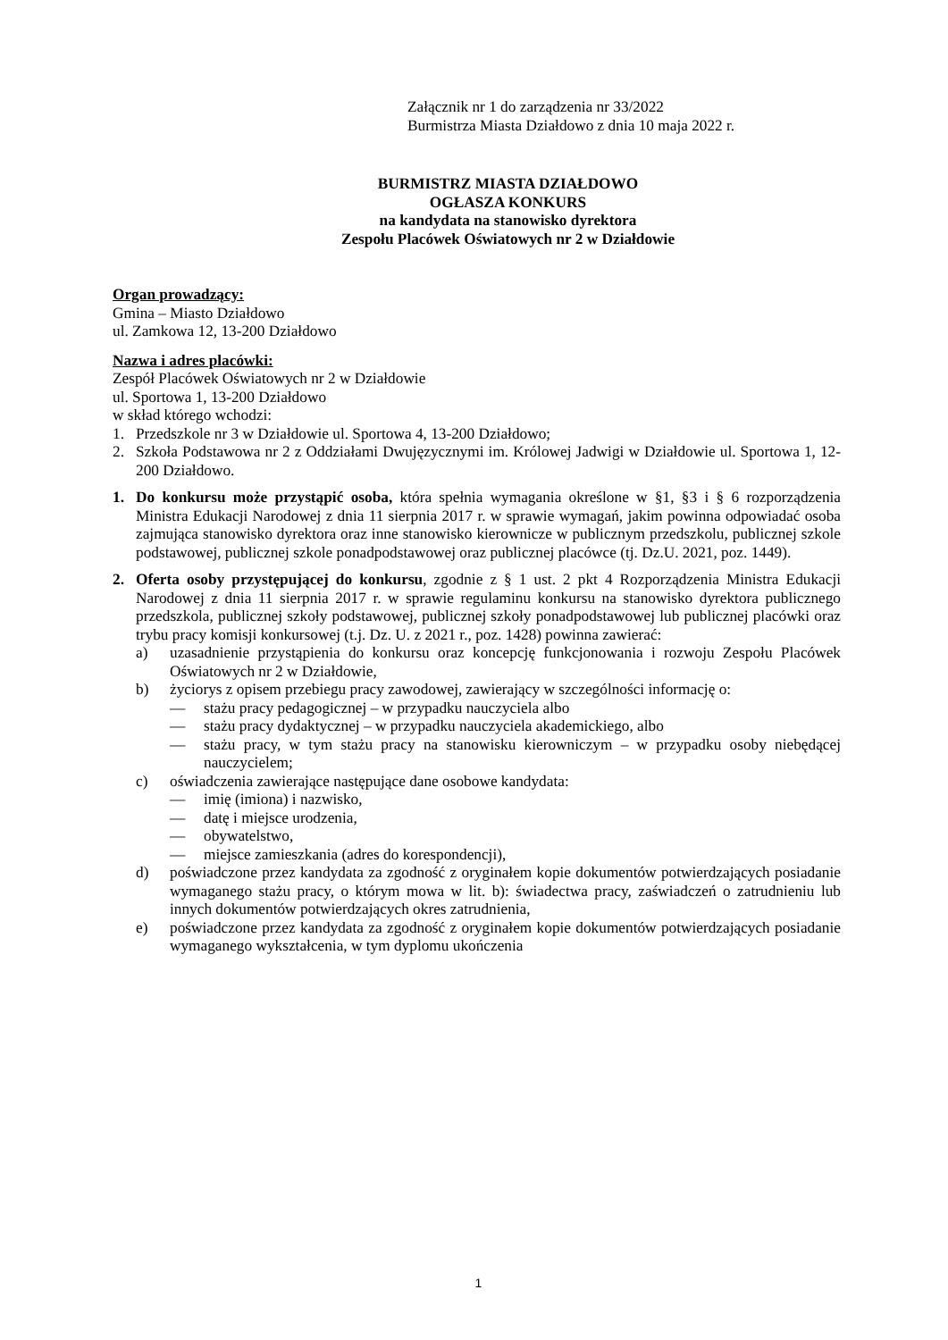Załącznik nr 1 do zarządzenia nr 33/2022
Burmistrza Miasta Działdowo z dnia 10 maja 2022 r.
BURMISTRZ MIASTA DZIAŁDOWO
OGŁASZA KONKURS
na kandydata na stanowisko dyrektora
Zespołu Placówek Oświatowych nr 2 w Działdowie
Organ prowadzący:
Gmina – Miasto Działdowo
ul. Zamkowa 12, 13-200 Działdowo
Nazwa i adres placówki:
Zespół Placówek Oświatowych nr 2 w Działdowie
ul. Sportowa 1, 13-200 Działdowo
w skład którego wchodzi:
1. Przedszkole nr 3 w Działdowie ul. Sportowa 4, 13-200 Działdowo;
2. Szkoła Podstawowa nr 2 z Oddziałami Dwujęzycznymi im. Królowej Jadwigi w Działdowie ul. Sportowa 1, 12-200 Działdowo.
1. Do konkursu może przystąpić osoba, która spełnia wymagania określone w §1, §3 i § 6 rozporządzenia Ministra Edukacji Narodowej z dnia 11 sierpnia 2017 r. w sprawie wymagań, jakim powinna odpowiadać osoba zajmująca stanowisko dyrektora oraz inne stanowisko kierownicze w publicznym przedszkolu, publicznej szkole podstawowej, publicznej szkole ponadpodstawowej oraz publicznej placówce (tj. Dz.U. 2021, poz. 1449).
2. Oferta osoby przystępującej do konkursu, zgodnie z § 1 ust. 2 pkt 4 Rozporządzenia Ministra Edukacji Narodowej z dnia 11 sierpnia 2017 r. w sprawie regulaminu konkursu na stanowisko dyrektora publicznego przedszkola, publicznej szkoły podstawowej, publicznej szkoły ponadpodstawowej lub publicznej placówki oraz trybu pracy komisji konkursowej (t.j. Dz. U. z 2021 r., poz. 1428) powinna zawierać:
a) uzasadnienie przystąpienia do konkursu oraz koncepcję funkcjonowania i rozwoju Zespołu Placówek Oświatowych nr 2 w Działdowie,
b) życiorys z opisem przebiegu pracy zawodowej, zawierający w szczególności informację o:
— stażu pracy pedagogicznej – w przypadku nauczyciela albo
— stażu pracy dydaktycznej – w przypadku nauczyciela akademickiego, albo
— stażu pracy, w tym stażu pracy na stanowisku kierowniczym – w przypadku osoby niebędącej nauczycielem;
c) oświadczenia zawierające następujące dane osobowe kandydata:
— imię (imiona) i nazwisko,
— datę i miejsce urodzenia,
— obywatelstwo,
— miejsce zamieszkania (adres do korespondencji),
d) poświadczone przez kandydata za zgodność z oryginałem kopie dokumentów potwierdzających posiadanie wymaganego stażu pracy, o którym mowa w lit. b): świadectwa pracy, zaświadczeń o zatrudnieniu lub innych dokumentów potwierdzających okres zatrudnienia,
e) poświadczone przez kandydata za zgodność z oryginałem kopie dokumentów potwierdzających posiadanie wymaganego wykształcenia, w tym dyplomu ukończenia
1